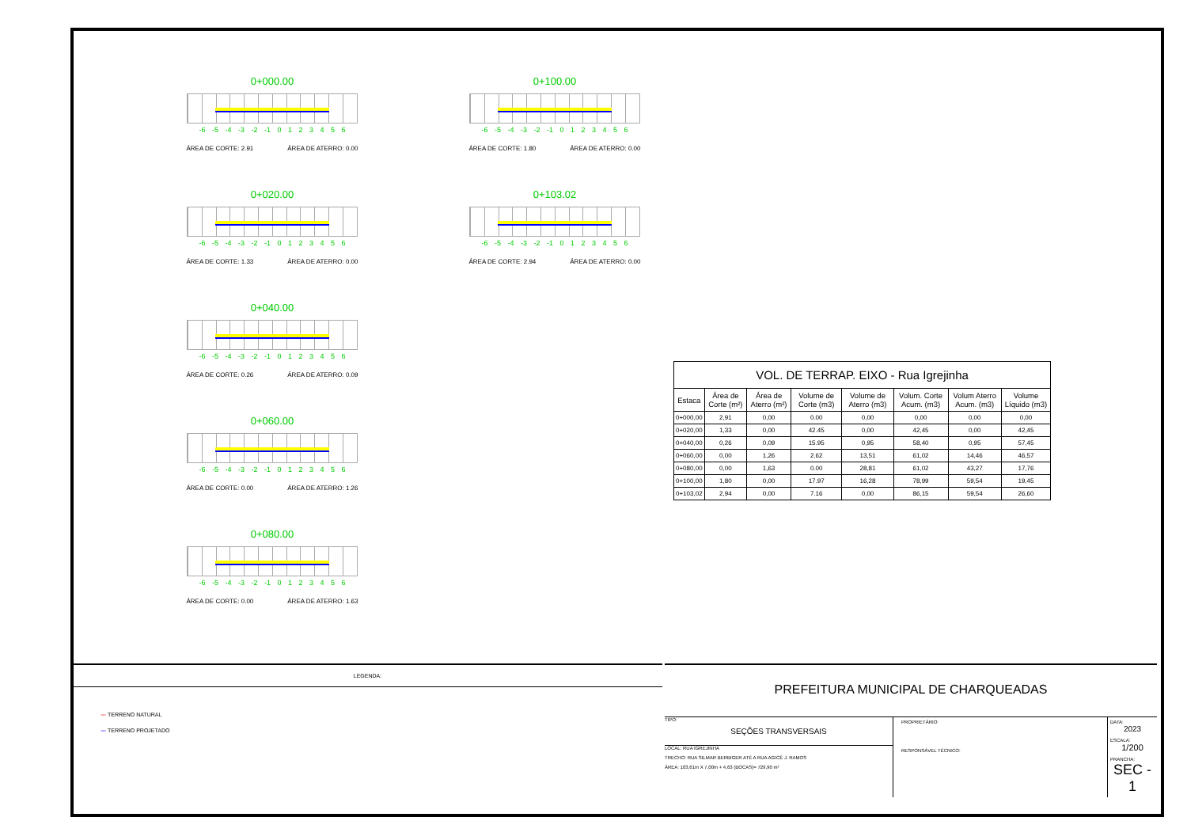0+000.00
-6 -5 -4 -3 -2 -1 0 1 2 3 4 5 6
ÁREA DE CORTE: 2.91 ÁREA DE ATERRO: 0.00
0+100.00
-6 -5 -4 -3 -2 -1 0 1 2 3 4 5 6
ÁREA DE CORTE: 1.80 ÁREA DE ATERRO: 0.00
0+020.00
-6 -5 -4 -3 -2 -1 0 1 2 3 4 5 6
ÁREA DE CORTE: 1.33 ÁREA DE ATERRO: 0.00
0+103.02
-6 -5 -4 -3 -2 -1 0 1 2 3 4 5 6
ÁREA DE CORTE: 2.94 ÁREA DE ATERRO: 0.00
0+040.00
-6 -5 -4 -3 -2 -1 0 1 2 3 4 5 6
ÁREA DE CORTE: 0.26 ÁREA DE ATERRO: 0.09
0+060.00
-6 -5 -4 -3 -2 -1 0 1 2 3 4 5 6
ÁREA DE CORTE: 0.00 ÁREA DE ATERRO: 1.26
0+080.00
-6 -5 -4 -3 -2 -1 0 1 2 3 4 5 6
ÁREA DE CORTE: 0.00 ÁREA DE ATERRO: 1.63
| VOL. DE TERRAP. EIXO - Rua Igrejinha | | | | | | | |
| Estaca | Área de Corte (m²) | Área de Aterro (m²) | Volume de Corte (m3) | Volume de Aterro (m3) | Volum. Corte Acum. (m3) | Volum Aterro Acum. (m3) | Volume Líquido (m3) |
| 0+000,00 | 2,91 | 0,00 | 0.00 | 0,00 | 0,00 | 0,00 | 0,00 |
| 0+020,00 | 1,33 | 0,00 | 42.45 | 0,00 | 42,45 | 0,00 | 42,45 |
| 0+040,00 | 0,26 | 0,09 | 15.95 | 0,95 | 58,40 | 0,95 | 57,45 |
| 0+060,00 | 0,00 | 1,26 | 2.62 | 13,51 | 61,02 | 14,46 | 46,57 |
| 0+080,00 | 0,00 | 1,63 | 0.00 | 28,81 | 61,02 | 43,27 | 17,76 |
| 0+100,00 | 1,80 | 0,00 | 17.97 | 16,28 | 78,99 | 59,54 | 19,45 |
| 0+103,02 | 2,94 | 0,00 | 7.16 | 0,00 | 86,15 | 59,54 | 26,60 |
LEGENDA:
〰 TERRENO NATURAL
〰 TERRENO PROJETADO
PREFEITURA MUNICIPAL DE CHARQUEADAS
TIPO:
SEÇÕES TRANSVERSAIS
LOCAL: RUA IGREJINHA
TRECHO: RUA SILMAR BERBIGER ATÉ A RUA AGICÊ J. RAMOS
ÁREA: 103,61m X 7,00m + 4,63 (BOCAS)= 729,90 m²
PROPRIETÁRIO:
RESPONSÁVEL TÉCNICO:
DATA:
2023
ESCALA:
1/200
PRANCHA:
SEC - 1